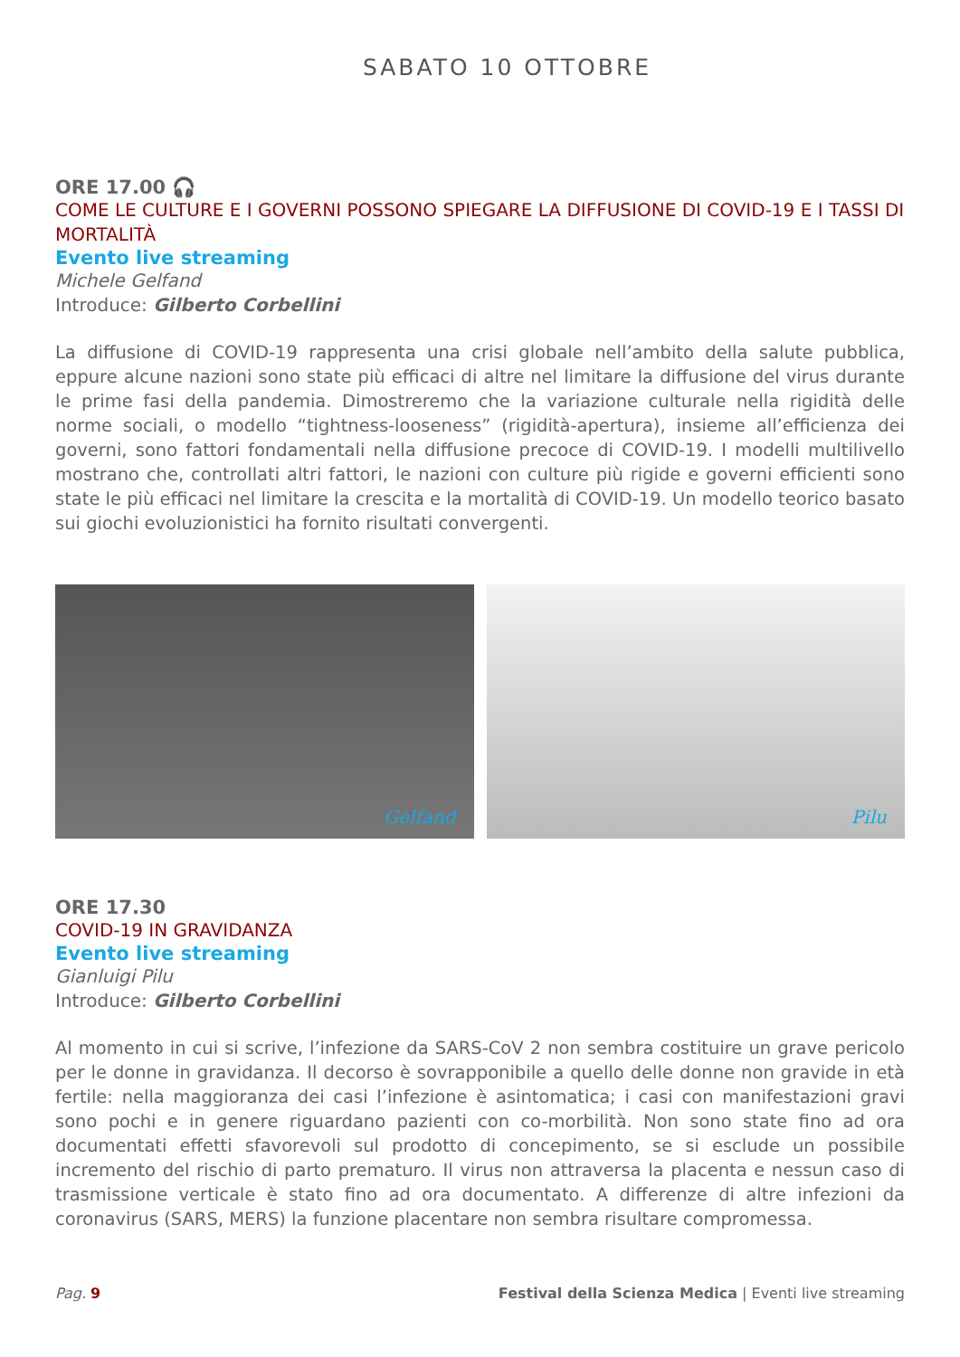SABATO 10 OTTOBRE
ORE 17.00 🎧
COME LE CULTURE E I GOVERNI POSSONO SPIEGARE LA DIFFUSIONE DI COVID-19 E I TASSI DI MORTALITÀ
Evento live streaming
Michele Gelfand
Introduce: Gilberto Corbellini
La diffusione di COVID-19 rappresenta una crisi globale nell’ambito della salute pubblica, eppure alcune nazioni sono state più efficaci di altre nel limitare la diffusione del virus durante le prime fasi della pandemia. Dimostreremo che la variazione culturale nella rigidità delle norme sociali, o modello “tightness-looseness” (rigidità-apertura), insieme all’efficienza dei governi, sono fattori fondamentali nella diffusione precoce di COVID-19. I modelli multilivello mostrano che, controllati altri fattori, le nazioni con culture più rigide e governi efficienti sono state le più efficaci nel limitare la crescita e la mortalità di COVID-19. Un modello teorico basato sui giochi evoluzionistici ha fornito risultati convergenti.
Gelfand
Pilu
ORE 17.30
COVID-19 IN GRAVIDANZA
Evento live streaming
Gianluigi Pilu
Introduce: Gilberto Corbellini
Al momento in cui si scrive, l’infezione da SARS-CoV 2 non sembra costituire un grave pericolo per le donne in gravidanza. Il decorso è sovrapponibile a quello delle donne non gravide in età fertile: nella maggioranza dei casi l’infezione è asintomatica; i casi con manifestazioni gravi sono pochi e in genere riguardano pazienti con co-morbilità. Non sono state fino ad ora documentati effetti sfavorevoli sul prodotto di concepimento, se si esclude un possibile incremento del rischio di parto prematuro. Il virus non attraversa la placenta e nessun caso di trasmissione verticale è stato fino ad ora documentato. A differenze di altre infezioni da coronavirus (SARS, MERS) la funzione placentare non sembra risultare compromessa.
Pag. 9 Festival della Scienza Medica | Eventi live streaming